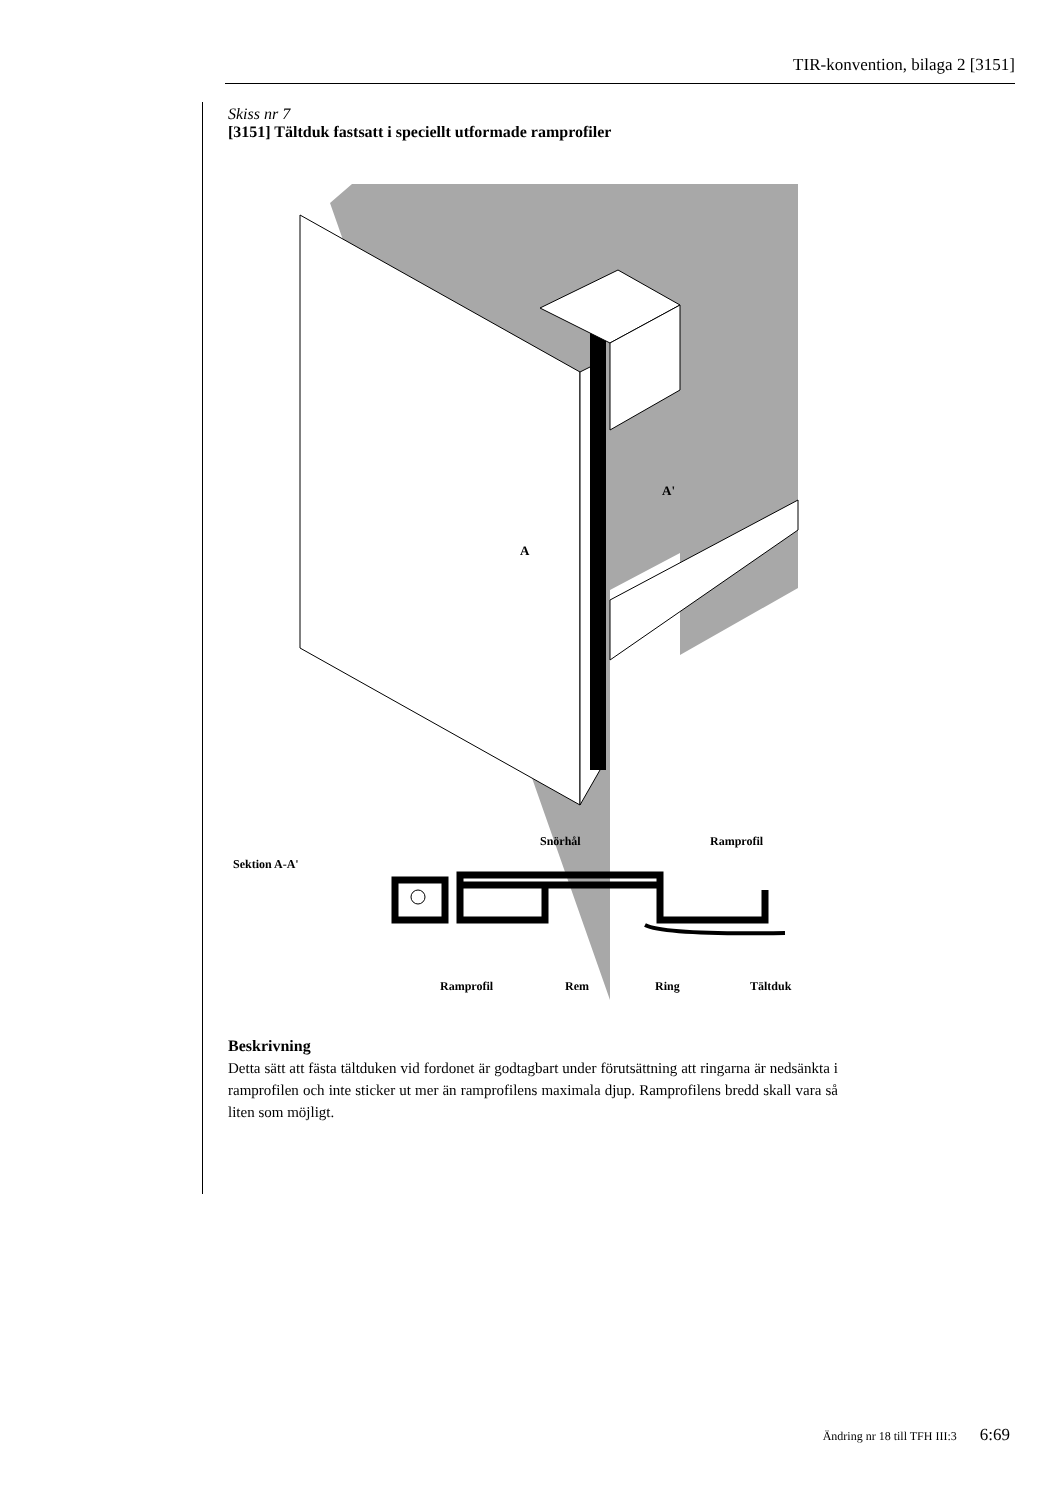TIR-konvention, bilaga 2 [3151]
Skiss nr 7
[3151] Tältduk fastsatt i speciellt utformade ramprofiler
A'
A
Snörhål
Ramprofil
Sektion A-A'
Ramprofil
Rem
Ring
Tältduk
Beskrivning
Detta sätt att fästa tältduken vid fordonet är godtagbart under förutsättning att ringarna är nedsänkta i ramprofilen och inte sticker ut mer än ramprofilens maximala djup. Ramprofilens bredd skall vara så liten som möjligt.
Ändring nr 18 till TFH III:3 6:69